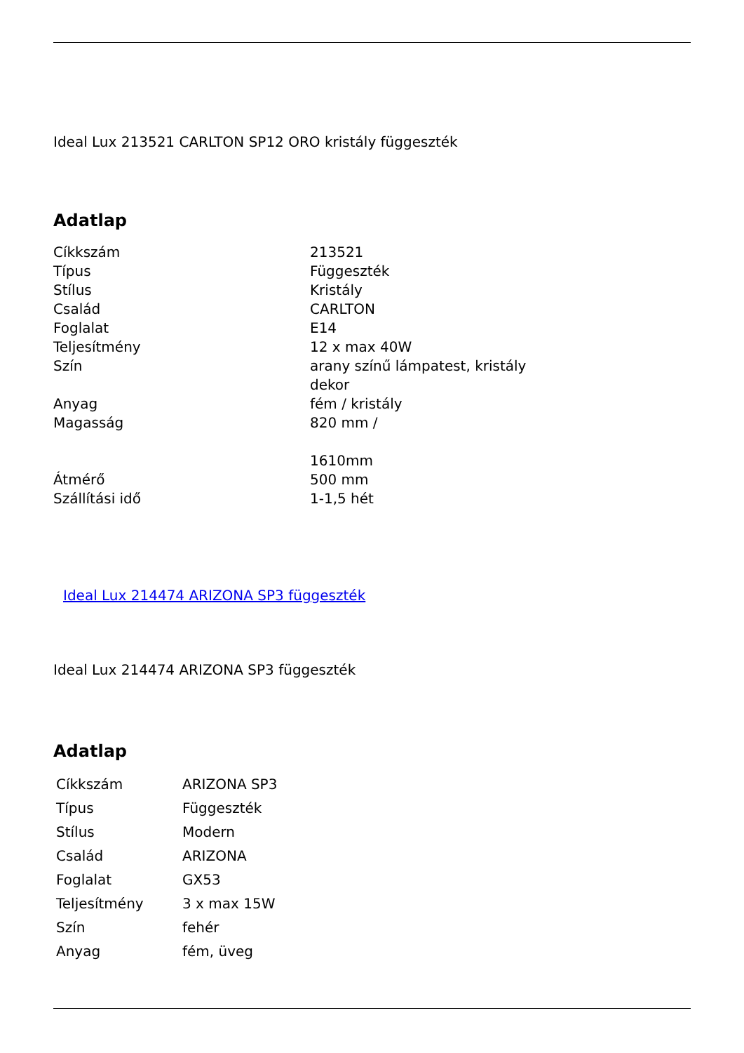Ideal Lux 213521 CARLTON SP12 ORO kristály függeszték
Adatlap
| Cíkkszám | 213521 |
| Típus | Függeszték |
| Stílus | Kristály |
| Család | CARLTON |
| Foglalat | E14 |
| Teljesítmény | 12 x max 40W |
| Szín | arany színű lámpatest, kristály dekor |
| Anyag | fém / kristály |
| Magasság | 820 mm / 1610mm |
| Átmérő | 500 mm |
| Szállítási idő | 1-1,5 hét |
Ideal Lux 214474 ARIZONA SP3 függeszték
Ideal Lux 214474 ARIZONA SP3 függeszték
Adatlap
| Cíkkszám | ARIZONA SP3 |
| Típus | Függeszték |
| Stílus | Modern |
| Család | ARIZONA |
| Foglalat | GX53 |
| Teljesítmény | 3 x max 15W |
| Szín | fehér |
| Anyag | fém, üveg |